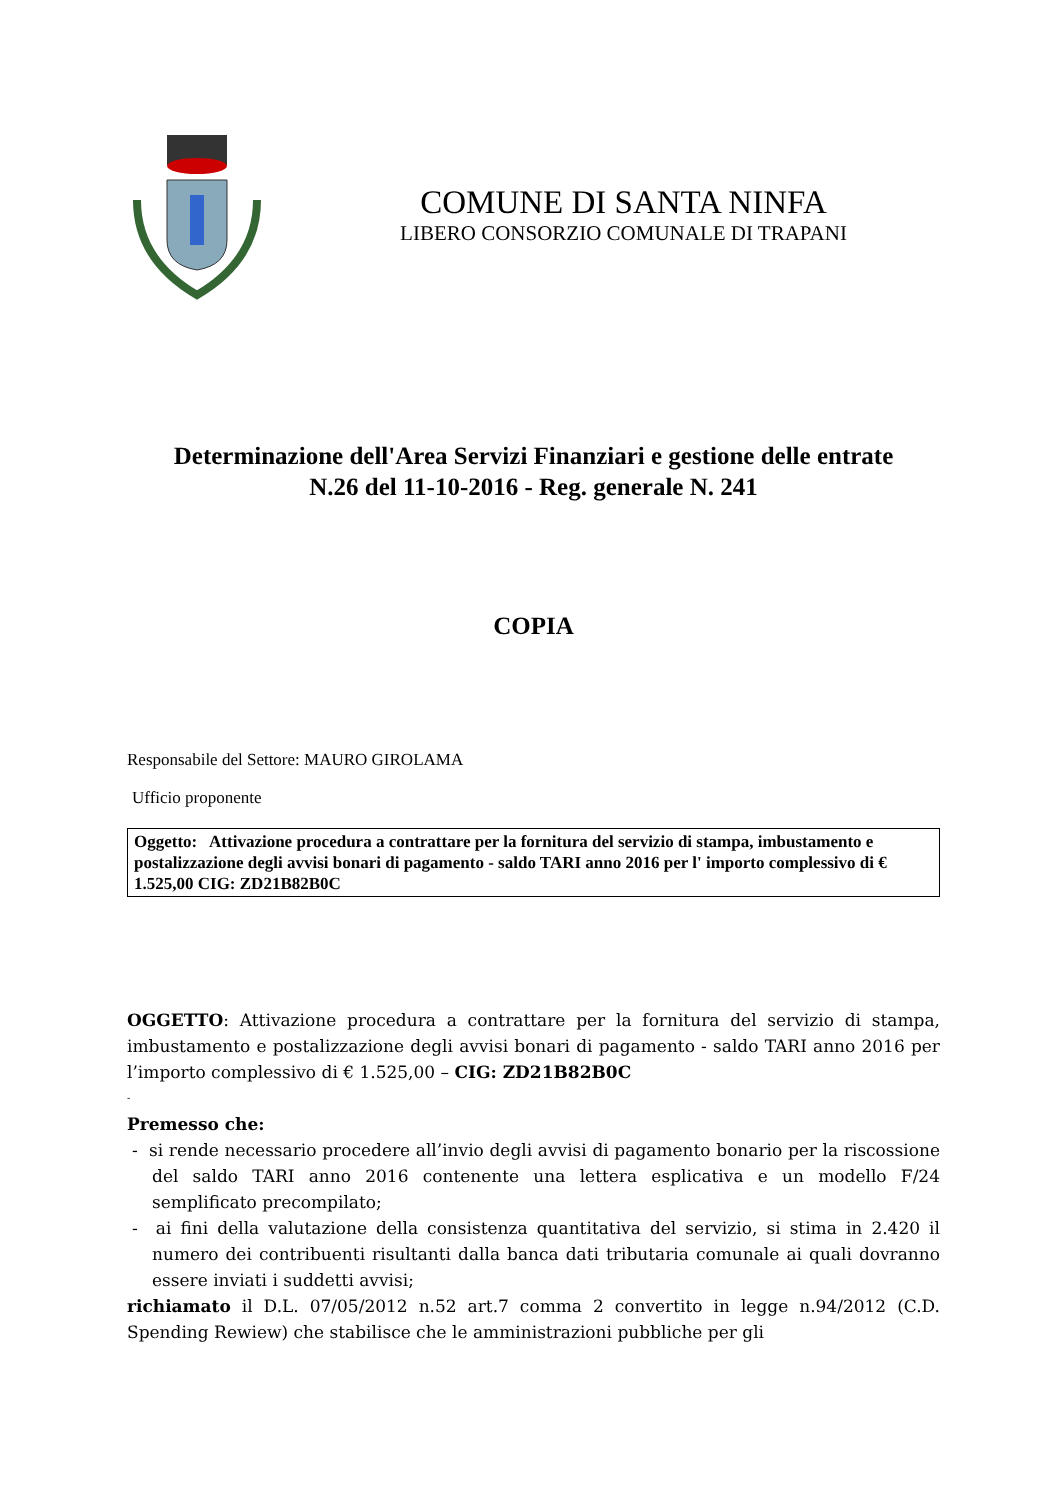COMUNE DI SANTA NINFA
LIBERO CONSORZIO COMUNALE DI TRAPANI
Determinazione dell'Area Servizi Finanziari e gestione delle entrate
N.26 del 11-10-2016 - Reg. generale N. 241
COPIA
Responsabile del Settore: MAURO GIROLAMA
Ufficio proponente
Oggetto: Attivazione procedura a contrattare per la fornitura del servizio di stampa, imbustamento e postalizzazione degli avvisi bonari di pagamento - saldo TARI anno 2016 per l' importo complessivo di € 1.525,00 CIG: ZD21B82B0C
OGGETTO: Attivazione procedura a contrattare per la fornitura del servizio di stampa, imbustamento e postalizzazione degli avvisi bonari di pagamento - saldo TARI anno 2016 per l’importo complessivo di € 1.525,00 – CIG: ZD21B82B0C
-
Premesso che:
- si rende necessario procedere all’invio degli avvisi di pagamento bonario per la riscossione del saldo TARI anno 2016 contenente una lettera esplicativa e un modello F/24 semplificato precompilato;
- ai fini della valutazione della consistenza quantitativa del servizio, si stima in 2.420 il numero dei contribuenti risultanti dalla banca dati tributaria comunale ai quali dovranno essere inviati i suddetti avvisi;
richiamato il D.L. 07/05/2012 n.52 art.7 comma 2 convertito in legge n.94/2012 (C.D. Spending Rewiew) che stabilisce che le amministrazioni pubbliche per gli